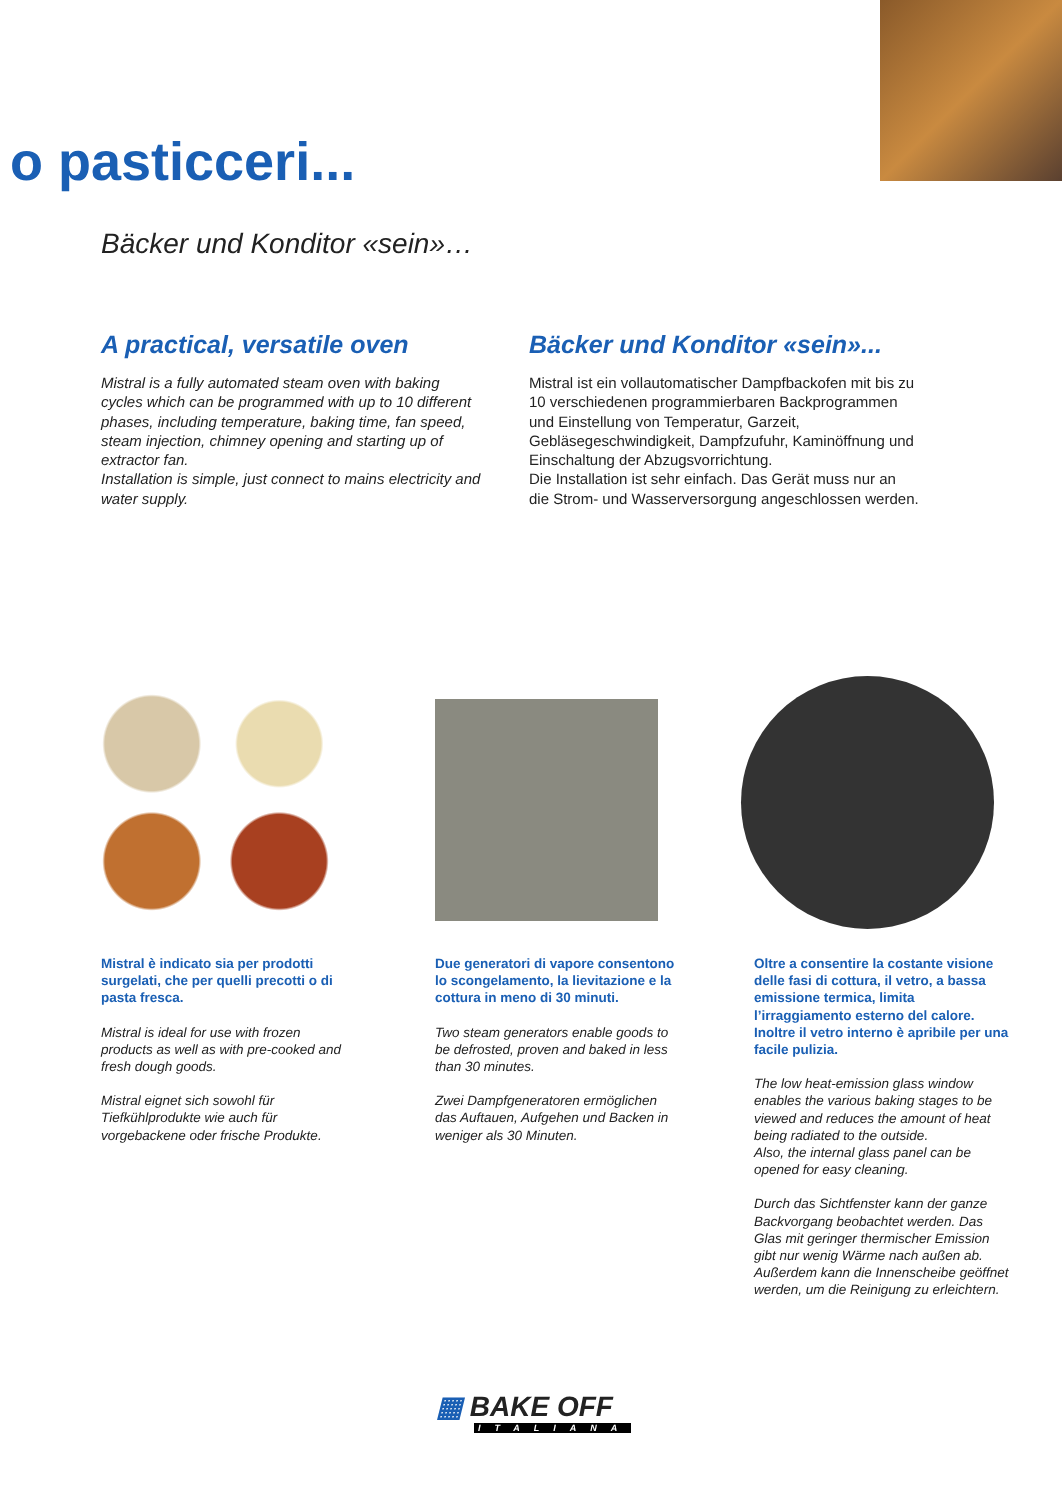o pasticceri...
Bäcker und Konditor «sein»…
A practical, versatile oven
Mistral is a fully automated steam oven with baking cycles which can be programmed with up to 10 different phases, including temperature, baking time, fan speed, steam injection, chimney opening and starting up of extractor fan.
Installation is simple, just connect to mains electricity and water supply.
Bäcker und Konditor «sein»...
Mistral ist ein vollautomatischer Dampfbackofen mit bis zu 10 verschiedenen programmierbaren Backprogrammen und Einstellung von Temperatur, Garzeit, Gebläsegeschwindigkeit, Dampfzufuhr, Kaminöffnung und Einschaltung der Abzugsvorrichtung.
Die Installation ist sehr einfach. Das Gerät muss nur an die Strom- und Wasserversorgung angeschlossen werden.
Mistral è indicato sia per prodotti surgelati, che per quelli precotti o di pasta fresca.
Mistral is ideal for use with frozen products as well as with pre-cooked and fresh dough goods.
Mistral eignet sich sowohl für Tiefkühlprodukte wie auch für vorgebackene oder frische Produkte.
Due generatori di vapore consentono lo scongelamento, la lievitazione e la cottura in meno di 30 minuti.
Two steam generators enable goods to be defrosted, proven and baked in less than 30 minutes.
Zwei Dampfgeneratoren ermöglichen das Auftauen, Aufgehen und Backen in weniger als 30 Minuten.
Oltre a consentire la costante visione delle fasi di cottura, il vetro, a bassa emissione termica, limita l’irraggiamento esterno del calore.
Inoltre il vetro interno è apribile per una facile pulizia.
The low heat-emission glass window enables the various baking stages to be viewed and reduces the amount of heat being radiated to the outside.
Also, the internal glass panel can be opened for easy cleaning.
Durch das Sichtfenster kann der ganze Backvorgang beobachtet werden. Das Glas mit geringer thermischer Emission gibt nur wenig Wärme nach außen ab. Außerdem kann die Innenscheibe geöffnet werden, um die Reinigung zu erleichtern.
▦ BAKE OFF
ITALIANA